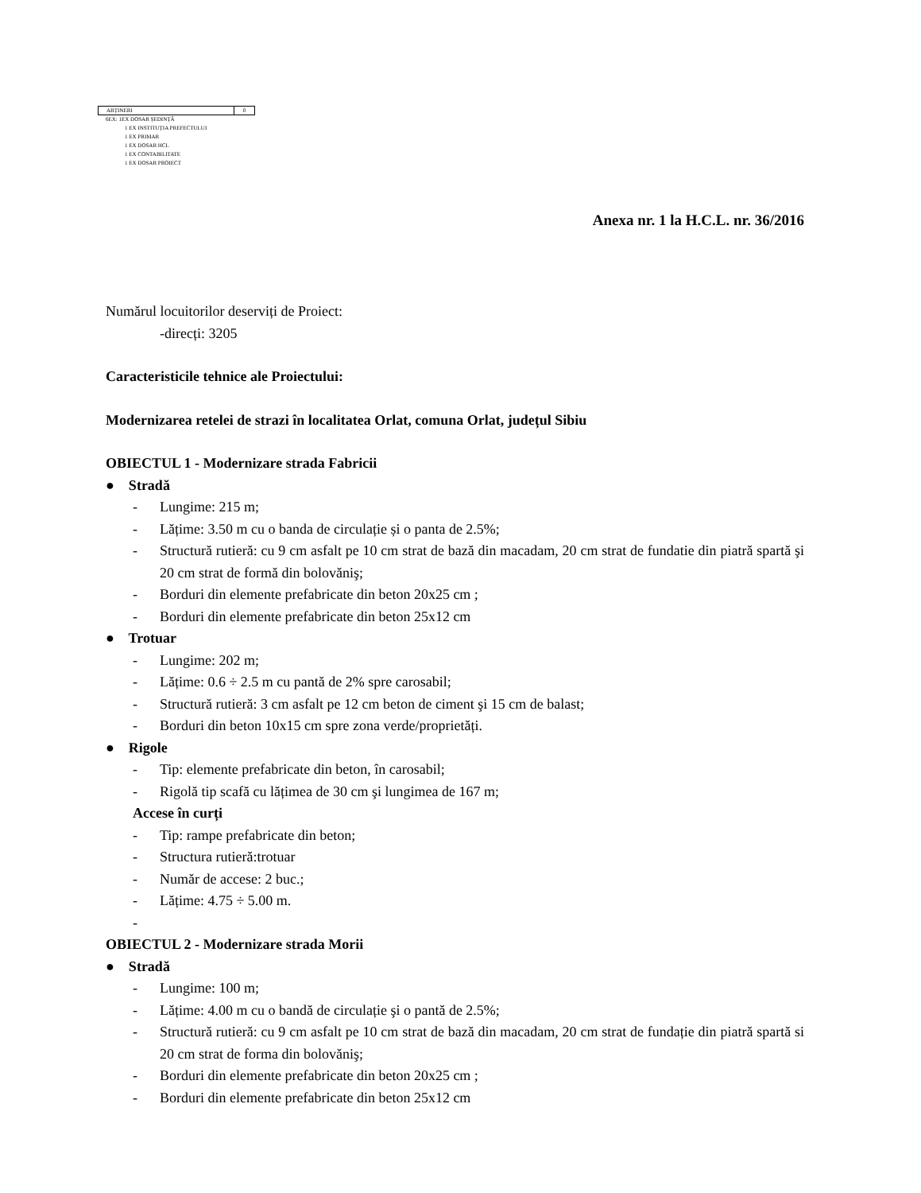| ABȚINERI | 0 |
6EX: 1EX DOSAR ȘEDINȚĂ
1 EX INSTITUȚIA PREFECTULUI
1 EX PRIMAR
1 EX DOSAR HCL
1 EX CONTABILITATE
1 EX DOSAR PROIECT
Anexa nr. 1 la H.C.L. nr. 36/2016
Numărul locuitorilor deserviți de Proiect:
-direcți: 3205
Caracteristicile tehnice ale Proiectului:
Modernizarea retelei de strazi în localitatea Orlat, comuna Orlat, județul Sibiu
OBIECTUL 1 - Modernizare strada Fabricii
● Stradă
- Lungime: 215 m;
- Lățime: 3.50 m cu o banda de circulație și o panta de 2.5%;
- Structură rutieră: cu 9 cm asfalt pe 10 cm strat de bază din macadam, 20 cm strat de fundatie din piatră spartă şi 20 cm strat de formă din bolovăniş;
- Borduri din elemente prefabricate din beton 20x25 cm ;
- Borduri din elemente prefabricate din beton 25x12 cm
● Trotuar
- Lungime: 202 m;
- Lățime: 0.6 ÷ 2.5 m cu pantă de 2% spre carosabil;
- Structură rutieră: 3 cm asfalt pe 12 cm beton de ciment şi 15 cm de balast;
- Borduri din beton 10x15 cm spre zona verde/proprietăți.
● Rigole
- Tip: elemente prefabricate din beton, în carosabil;
- Rigolă tip scafă cu lățimea de 30 cm şi lungimea de 167 m;
Accese în curți
- Tip: rampe prefabricate din beton;
- Structura rutieră:trotuar
- Număr de accese: 2 buc.;
- Lățime: 4.75 ÷ 5.00 m.
-
OBIECTUL 2 - Modernizare strada Morii
● Stradă
- Lungime: 100 m;
- Lățime: 4.00 m cu o bandă de circulație şi o pantă de 2.5%;
- Structură rutieră: cu 9 cm asfalt pe 10 cm strat de bază din macadam, 20 cm strat de fundație din piatră spartă si 20 cm strat de forma din bolovăniş;
- Borduri din elemente prefabricate din beton 20x25 cm ;
- Borduri din elemente prefabricate din beton 25x12 cm